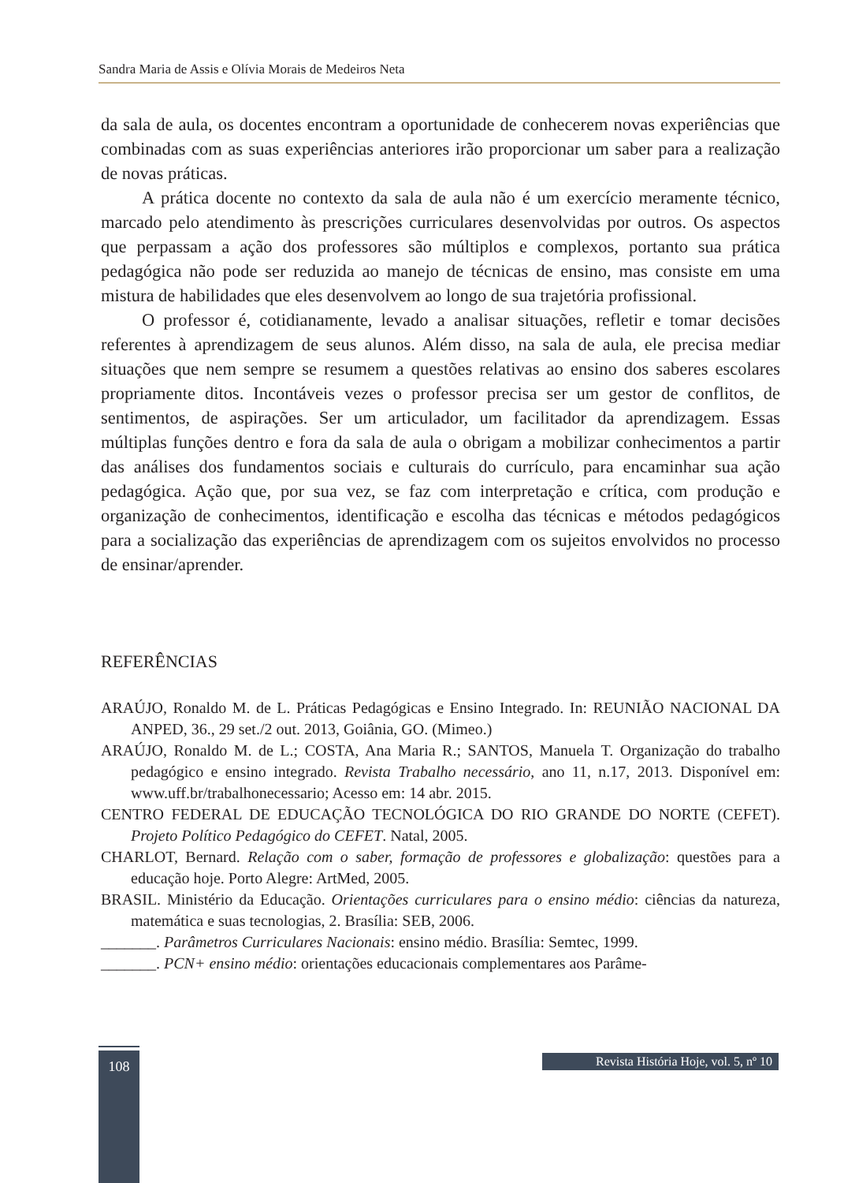Sandra Maria de Assis e Olívia Morais de Medeiros Neta
da sala de aula, os docentes encontram a oportunidade de conhecerem novas experiências que combinadas com as suas experiências anteriores irão proporcionar um saber para a realização de novas práticas.
A prática docente no contexto da sala de aula não é um exercício meramente técnico, marcado pelo atendimento às prescrições curriculares desenvolvidas por outros. Os aspectos que perpassam a ação dos professores são múltiplos e complexos, portanto sua prática pedagógica não pode ser reduzida ao manejo de técnicas de ensino, mas consiste em uma mistura de habilidades que eles desenvolvem ao longo de sua trajetória profissional.
O professor é, cotidianamente, levado a analisar situações, refletir e tomar decisões referentes à aprendizagem de seus alunos. Além disso, na sala de aula, ele precisa mediar situações que nem sempre se resumem a questões relativas ao ensino dos saberes escolares propriamente ditos. Incontáveis vezes o professor precisa ser um gestor de conflitos, de sentimentos, de aspirações. Ser um articulador, um facilitador da aprendizagem. Essas múltiplas funções dentro e fora da sala de aula o obrigam a mobilizar conhecimentos a partir das análises dos fundamentos sociais e culturais do currículo, para encaminhar sua ação pedagógica. Ação que, por sua vez, se faz com interpretação e crítica, com produção e organização de conhecimentos, identificação e escolha das técnicas e métodos pedagógicos para a socialização das experiências de aprendizagem com os sujeitos envolvidos no processo de ensinar/aprender.
REFERÊNCIAS
ARAÚJO, Ronaldo M. de L. Práticas Pedagógicas e Ensino Integrado. In: REUNIÃO NACIONAL DA ANPED, 36., 29 set./2 out. 2013, Goiânia, GO. (Mimeo.)
ARAÚJO, Ronaldo M. de L.; COSTA, Ana Maria R.; SANTOS, Manuela T. Organização do trabalho pedagógico e ensino integrado. Revista Trabalho necessário, ano 11, n.17, 2013. Disponível em: www.uff.br/trabalhonecessario; Acesso em: 14 abr. 2015.
CENTRO FEDERAL DE EDUCAÇÃO TECNOLÓGICA DO RIO GRANDE DO NORTE (CEFET). Projeto Político Pedagógico do CEFET. Natal, 2005.
CHARLOT, Bernard. Relação com o saber, formação de professores e globalização: questões para a educação hoje. Porto Alegre: ArtMed, 2005.
BRASIL. Ministério da Educação. Orientações curriculares para o ensino médio: ciências da natureza, matemática e suas tecnologias, 2. Brasília: SEB, 2006.
_______. Parâmetros Curriculares Nacionais: ensino médio. Brasília: Semtec, 1999.
_______. PCN+ ensino médio: orientações educacionais complementares aos Parâme-
108
Revista História Hoje, vol. 5, nº 10